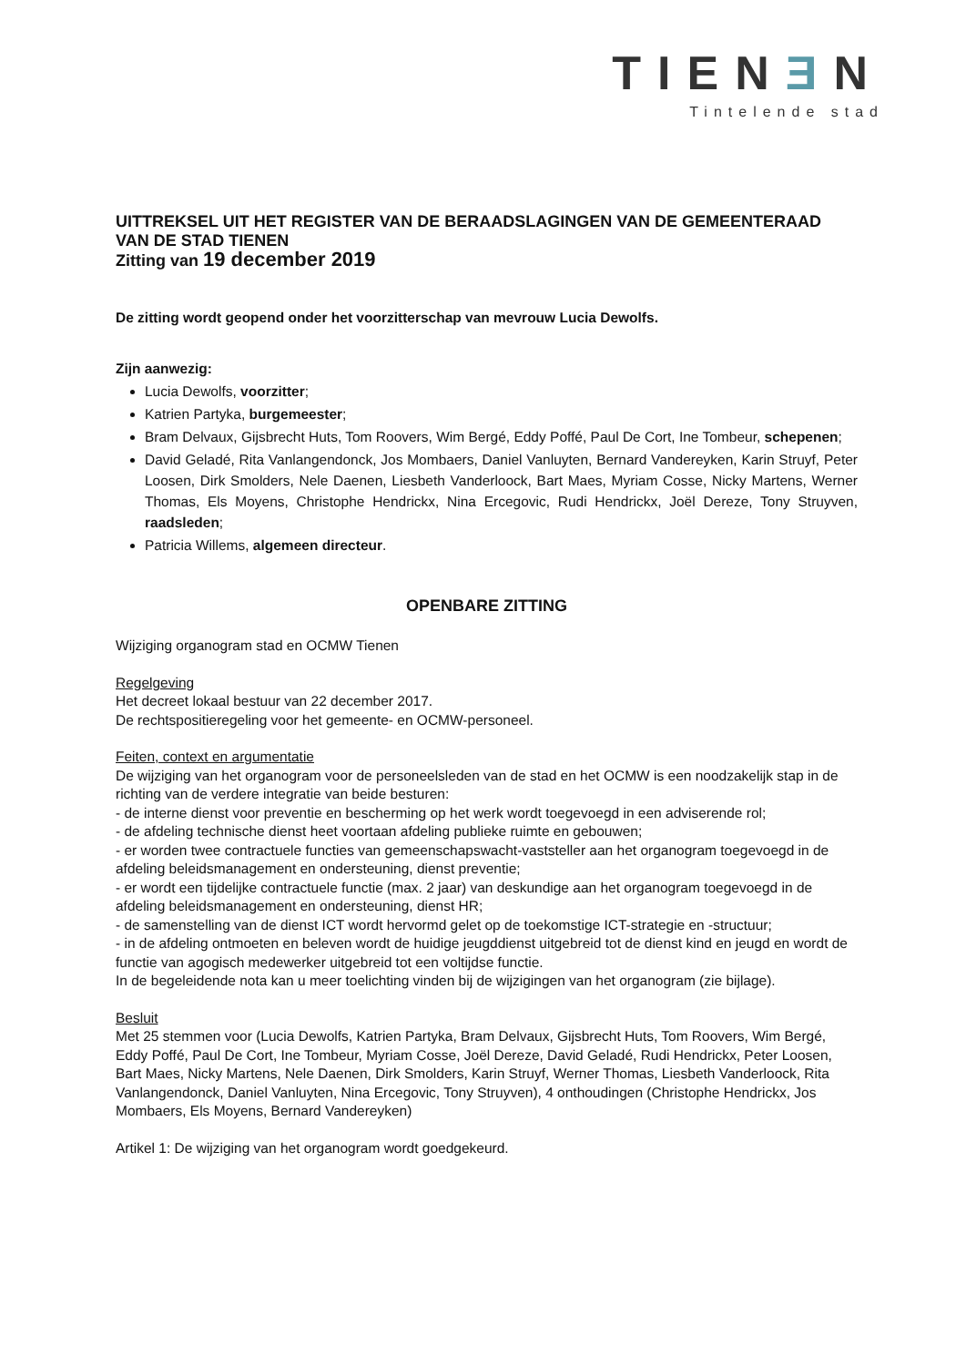TIENƎN
Tintelende stad
UITTREKSEL UIT HET REGISTER VAN DE BERAADSLAGINGEN VAN DE GEMEENTERAAD VAN DE STAD TIENEN
Zitting van 19 december 2019
De zitting wordt geopend onder het voorzitterschap van mevrouw Lucia Dewolfs.
Zijn aanwezig:
Lucia Dewolfs, voorzitter;
Katrien Partyka, burgemeester;
Bram Delvaux, Gijsbrecht Huts, Tom Roovers, Wim Bergé, Eddy Poffé, Paul De Cort, Ine Tombeur, schepenen;
David Geladé, Rita Vanlangendonck, Jos Mombaers, Daniel Vanluyten, Bernard Vandereyken, Karin Struyf, Peter Loosen, Dirk Smolders, Nele Daenen, Liesbeth Vanderloock, Bart Maes, Myriam Cosse, Nicky Martens, Werner Thomas, Els Moyens, Christophe Hendrickx, Nina Ercegovic, Rudi Hendrickx, Joël Dereze, Tony Struyven, raadsleden;
Patricia Willems, algemeen directeur.
OPENBARE ZITTING
Wijziging organogram stad en OCMW Tienen
Regelgeving
Het decreet lokaal bestuur van 22 december 2017.
De rechtspositieregeling voor het gemeente- en OCMW-personeel.
Feiten, context en argumentatie
De wijziging van het organogram voor de personeelsleden van de stad en het OCMW is een noodzakelijk stap in de richting van de verdere integratie van beide besturen:
- de interne dienst voor preventie en bescherming op het werk wordt toegevoegd in een adviserende rol;
- de afdeling technische dienst heet voortaan afdeling publieke ruimte en gebouwen;
- er worden twee contractuele functies van gemeenschapswacht-vaststeller aan het organogram toegevoegd in de afdeling beleidsmanagement en ondersteuning, dienst preventie;
- er wordt een tijdelijke contractuele functie (max. 2 jaar) van deskundige aan het organogram toegevoegd in de afdeling beleidsmanagement en ondersteuning, dienst HR;
- de samenstelling van de dienst ICT wordt hervormd gelet op de toekomstige ICT-strategie en -structuur;
- in de afdeling ontmoeten en beleven wordt de huidige jeugddienst uitgebreid tot de dienst kind en jeugd en wordt de functie van agogisch medewerker uitgebreid tot een voltijdse functie.
In de begeleidende nota kan u meer toelichting vinden bij de wijzigingen van het organogram (zie bijlage).
Besluit
Met 25 stemmen voor (Lucia Dewolfs, Katrien Partyka, Bram Delvaux, Gijsbrecht Huts, Tom Roovers, Wim Bergé, Eddy Poffé, Paul De Cort, Ine Tombeur, Myriam Cosse, Joël Dereze, David Geladé, Rudi Hendrickx, Peter Loosen, Bart Maes, Nicky Martens, Nele Daenen, Dirk Smolders, Karin Struyf, Werner Thomas, Liesbeth Vanderloock, Rita Vanlangendonck, Daniel Vanluyten, Nina Ercegovic, Tony Struyven), 4 onthoudingen (Christophe Hendrickx, Jos Mombaers, Els Moyens, Bernard Vandereyken)
Artikel 1: De wijziging van het organogram wordt goedgekeurd.